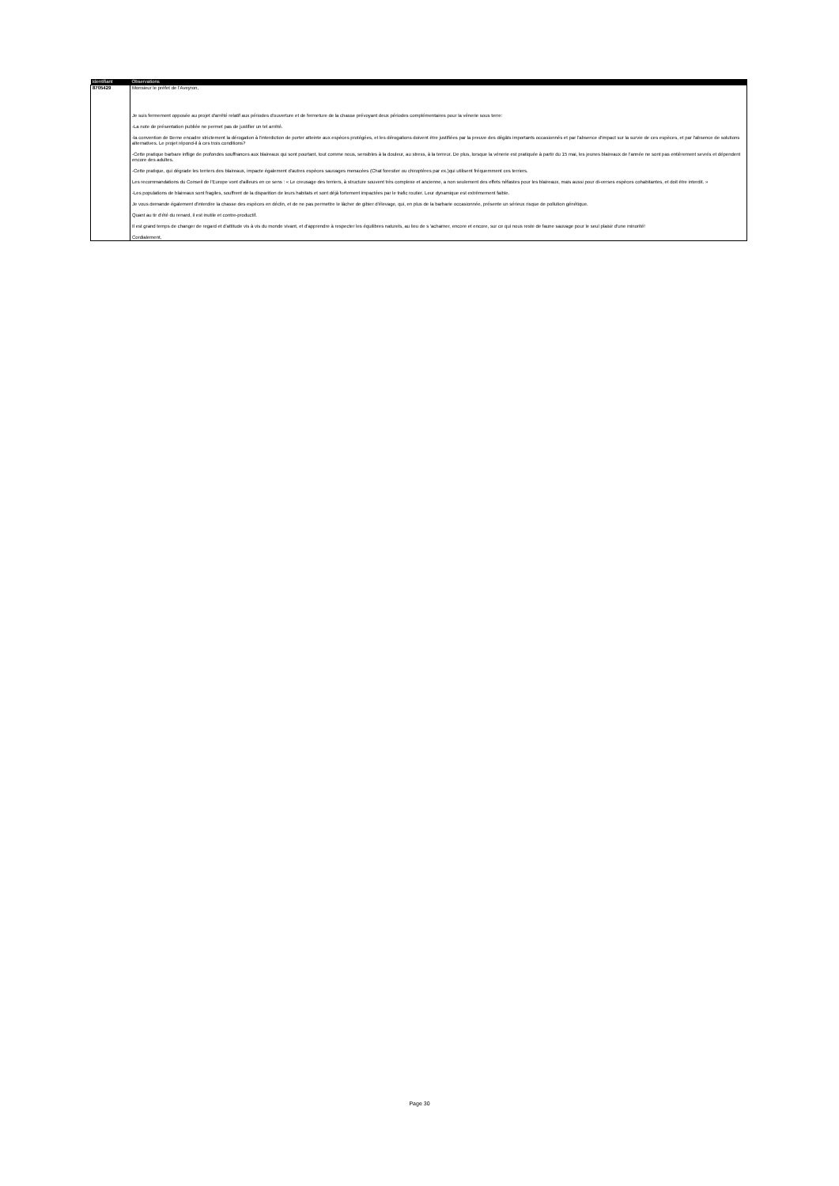| Identifiant | Observations |
| --- | --- |
| 8705429 | Monsieur le préfet de l'Aveyron, Je suis fermement opposée au projet d'arrêté relatif aux périodes d'ouverture et de fermeture de la chasse prévoyant deux périodes complémentaires pour la vénerie sous terre: -La note de présentation publiée ne permet pas de justifier un tel arrêté. -la convention de Berne encadre strictement la dérogation à l'interdiction de porter atteinte aux espèces protégées, et les dérogations doivent être justifiées par la preuve des dégâts importants occasionnés et par l'absence d'impact sur la survie de ces espèces, et par l'absence de solutions alternatives. Le projet répond-il à ces trois conditions? -Cette pratique barbare inflige de profondes souffrances aux blaireaux qui sont pourtant, tout comme nous, sensibles à la douleur, au stress, à la terreur. De plus, lorsque la vénerie est pratiquée à partir du 15 mai, les jeunes blaireaux de l'année ne sont pas entièrement sevrés et dépendent encore des adultes. -Cette pratique, qui dégrade les terriers des blaireaux, impacte également d'autres espèces sauvages menacées (Chat forestier ou chiroptères par ex.)qui utilisent fréquemment ces terriers. Les recommandations du Conseil de l'Europe vont d'ailleurs en ce sens : « Le creusage des terriers, à structure souvent très complexe et ancienne, a non seulement des effets néfastes pour les blaireaux, mais aussi pour di-verses espèces cohabitantes, et doit être interdit. » -Les populations de blaireaux sont fragiles, souffrent de la disparition de leurs habitats et sont déjà fortement impactées par le trafic routier. Leur dynamique est extrêmement faible. Je vous demande également d'interdire la chasse des espèces en déclin, et de ne pas permettre le lâcher de gibier d'élevage, qui, en plus de la barbarie occasionnée, présente un sérieux risque de pollution génétique. Quant au tir d'été du renard, il est inutile et contre-productif. Il est grand temps de changer de regard et d'attitude vis à vis du monde vivant, et d'apprendre à respecter les équilibres naturels, au lieu de s 'acharner, encore et encore, sur ce qui nous reste de faune sauvage pour le seul plaisir d'une minorité! Cordialement, |
Page 30